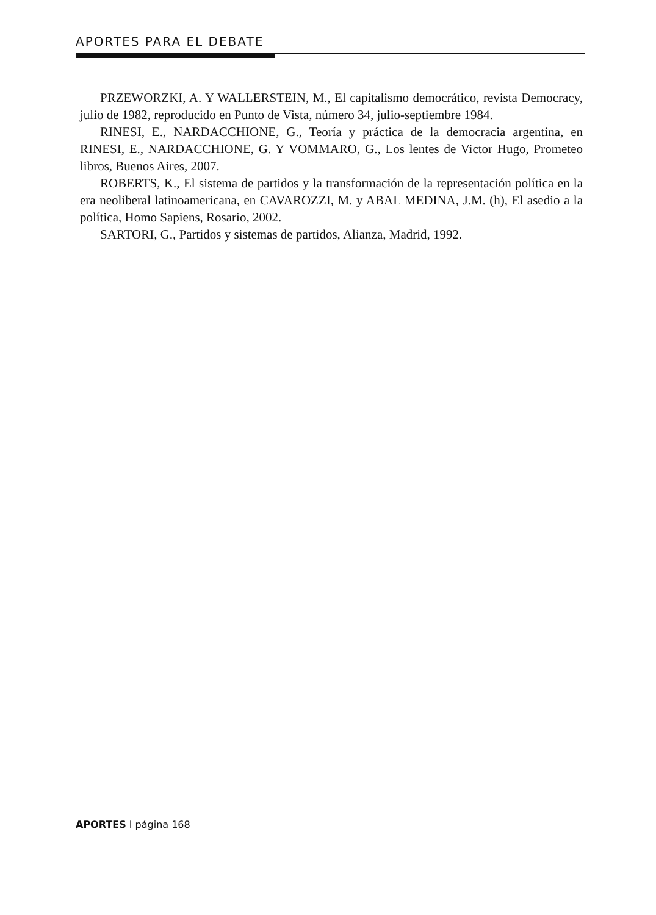APORTES PARA EL DEBATE
PRZEWORZKI, A. Y WALLERSTEIN, M., El capitalismo democrático, revista Democracy, julio de 1982, reproducido en Punto de Vista, número 34, julio-septiembre 1984.
RINESI, E., NARDACCHIONE, G., Teoría y práctica de la democracia argentina, en RINESI, E., NARDACCHIONE, G. Y VOMMARO, G., Los lentes de Victor Hugo, Prometeo libros, Buenos Aires, 2007.
ROBERTS, K., El sistema de partidos y la transformación de la representación política en la era neoliberal latinoamericana, en CAVAROZZI, M. y ABAL MEDINA, J.M. (h), El asedio a la política, Homo Sapiens, Rosario, 2002.
SARTORI, G., Partidos y sistemas de partidos, Alianza, Madrid, 1992.
APORTES I página 168